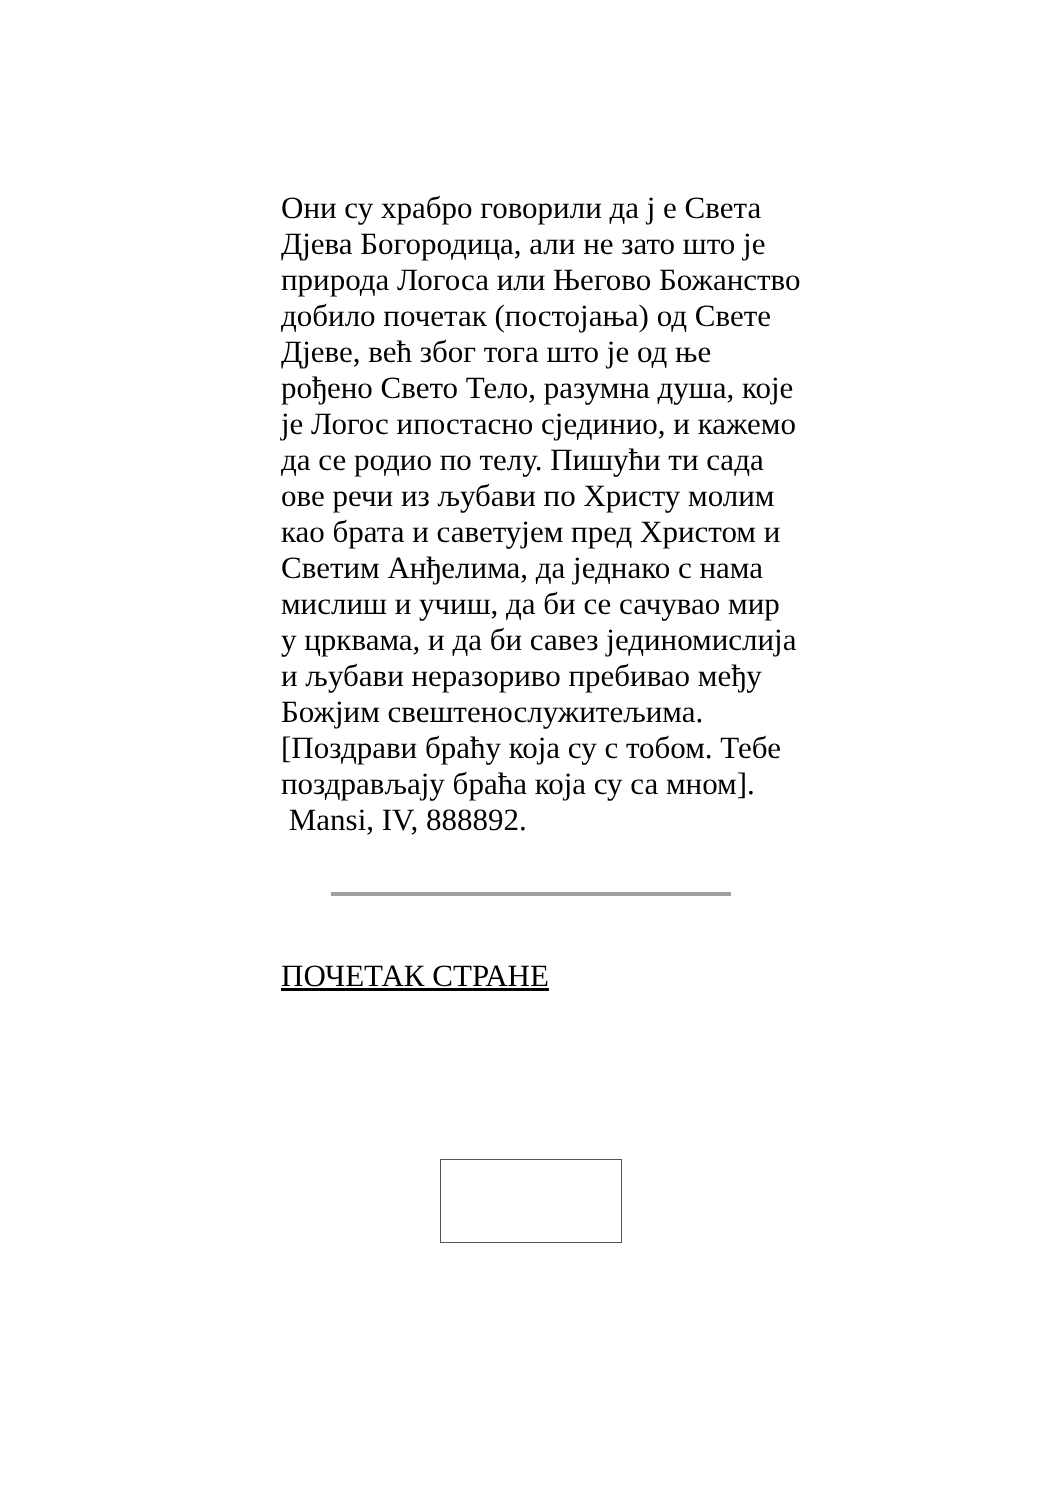Они су храбро говорили да ј е Света Дјева Богородица, али не зато што је природа Логоса или Његово Божанство добило почетак (постојања) од Свете Дјеве, већ због тога што је од ње рођено Свето Тело, разумна душа, које је Логос ипостасно сјединио, и кажемо да се родио по телу. Пишући ти сада ове речи из љубави по Христу молим као брата и саветујем пред Христом и Светим Анђелима, да једнако с нама мислиш и учиш, да би се сачувао мир у црквама, и да би савез јединомислија и љубави неразориво пребивао међу Божјим свештенослужитељима. [Поздрави браћу која су с тобом. Тебе поздрављају браћа која су са мном].
Mansi, IV, 888892.
ПОЧЕТАК СТРАНЕ